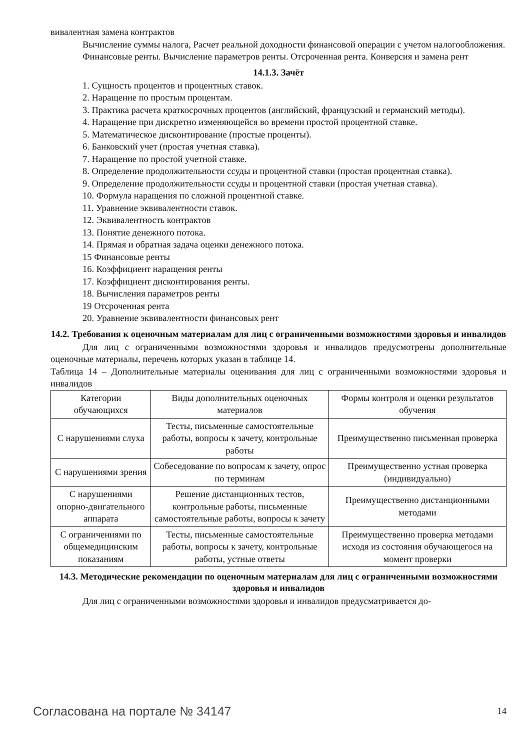вивалентная замена контрактов
Вычисление суммы налога, Расчет реальной доходности финансовой операции с учетом налогообложения.
Финансовые ренты. Вычисление параметров ренты. Отсроченная рента. Конверсия и замена рент
14.1.3. Зачёт
1. Сущность процентов и процентных ставок.
2. Наращение по простым процентам.
3. Практика расчета краткосрочных процентов (английский, французский и германский методы).
4. Наращение при дискретно изменяющейся во времени простой процентной ставке.
5. Математическое дисконтирование (простые проценты).
6. Банковский учет (простая учетная ставка).
7. Наращение по простой учетной ставке.
8. Определение продолжительности ссуды и процентной ставки (простая процентная ставка).
9. Определение продолжительности ссуды и процентной ставки (простая учетная ставка).
10. Формула наращения по сложной процентной ставке.
11. Уравнение эквивалентности ставок.
12. Эквивалентность контрактов
13. Понятие денежного потока.
14. Прямая и обратная задача оценки денежного потока.
15 Финансовые ренты
16. Коэффициент наращения ренты
17. Коэффициент дисконтирования ренты.
18. Вычисления параметров ренты
19 Отсроченная рента
20. Уравнение эквивалентности финансовых рент
14.2. Требования к оценочным материалам для лиц с ограниченными возможностями здоровья и инвалидов
Для лиц с ограниченными возможностями здоровья и инвалидов предусмотрены дополнительные оценочные материалы, перечень которых указан в таблице 14.
Таблица 14 – Дополнительные материалы оценивания для лиц с ограниченными возможностями здоровья и инвалидов
| Категории обучающихся | Виды дополнительных оценочных материалов | Формы контроля и оценки результатов обучения |
| С нарушениями слуха | Тесты, письменные самостоятельные работы, вопросы к зачету, контрольные работы | Преимущественно письменная проверка |
| С нарушениями зрения | Собеседование по вопросам к зачету, опрос по терминам | Преимущественно устная проверка (индивидуально) |
| С нарушениями опорно-двигательного аппарата | Решение дистанционных тестов, контрольные работы, письменные самостоятельные работы, вопросы к зачету | Преимущественно дистанционными методами |
| С ограничениями по общемедицинским показаниям | Тесты, письменные самостоятельные работы, вопросы к зачету, контрольные работы, устные ответы | Преимущественно проверка методами исходя из состояния обучающегося на момент проверки |
14.3. Методические рекомендации по оценочным материалам для лиц с ограниченными возможностями здоровья и инвалидов
Для лиц с ограниченными возможностями здоровья и инвалидов предусматривается до-
Согласована на портале № 34147 14